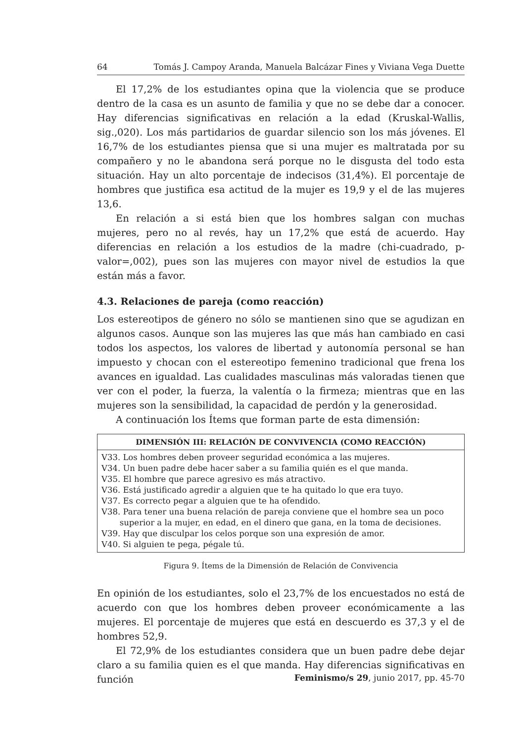64 Tomás J. Campoy Aranda, Manuela Balcázar Fines y Viviana Vega Duette
El 17,2% de los estudiantes opina que la violencia que se produce dentro de la casa es un asunto de familia y que no se debe dar a conocer. Hay diferencias significativas en relación a la edad (Kruskal-Wallis, sig.,020). Los más partidarios de guardar silencio son los más jóvenes. El 16,7% de los estudiantes piensa que si una mujer es maltratada por su compañero y no le abandona será porque no le disgusta del todo esta situación. Hay un alto porcentaje de indecisos (31,4%). El porcentaje de hombres que justifica esa actitud de la mujer es 19,9 y el de las mujeres 13,6.
En relación a si está bien que los hombres salgan con muchas mujeres, pero no al revés, hay un 17,2% que está de acuerdo. Hay diferencias en relación a los estudios de la madre (chi-cuadrado, p-valor=,002), pues son las mujeres con mayor nivel de estudios la que están más a favor.
4.3. Relaciones de pareja (como reacción)
Los estereotipos de género no sólo se mantienen sino que se agudizan en algunos casos. Aunque son las mujeres las que más han cambiado en casi todos los aspectos, los valores de libertad y autonomía personal se han impuesto y chocan con el estereotipo femenino tradicional que frena los avances en igualdad. Las cualidades masculinas más valoradas tienen que ver con el poder, la fuerza, la valentía o la firmeza; mientras que en las mujeres son la sensibilidad, la capacidad de perdón y la generosidad.
A continuación los Ítems que forman parte de esta dimensión:
| DIMENSIÓN III: RELACIÓN DE CONVIVENCIA (COMO REACCIÓN) |
| --- |
| V33. Los hombres deben proveer seguridad económica a las mujeres. V34. Un buen padre debe hacer saber a su familia quién es el que manda. V35. El hombre que parece agresivo es más atractivo. V36. Está justificado agredir a alguien que te ha quitado lo que era tuyo. V37. Es correcto pegar a alguien que te ha ofendido. V38. Para tener una buena relación de pareja conviene que el hombre sea un poco superior a la mujer, en edad, en el dinero que gana, en la toma de decisiones. V39. Hay que disculpar los celos porque son una expresión de amor. V40. Si alguien te pega, pégale tú. |
Figura 9. Ítems de la Dimensión de Relación de Convivencia
En opinión de los estudiantes, solo el 23,7% de los encuestados no está de acuerdo con que los hombres deben proveer económicamente a las mujeres. El porcentaje de mujeres que está en descuerdo es 37,3 y el de hombres 52,9.
El 72,9% de los estudiantes considera que un buen padre debe dejar claro a su familia quien es el que manda. Hay diferencias significativas en función
Feminismo/s 29, junio 2017, pp. 45-70